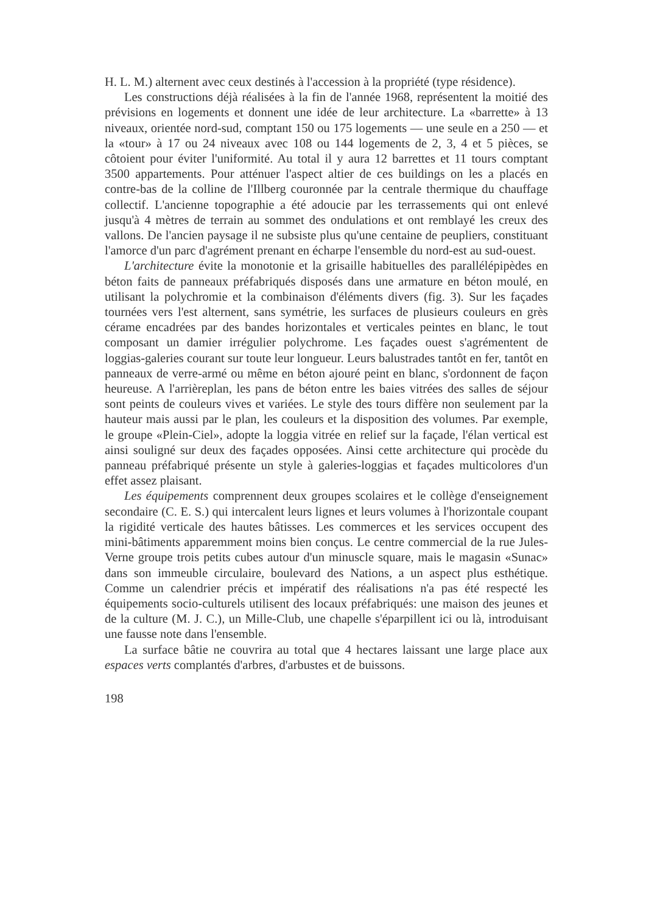H. L. M.) alternent avec ceux destinés à l'accession à la propriété (type résidence).
Les constructions déjà réalisées à la fin de l'année 1968, représentent la moitié des prévisions en logements et donnent une idée de leur architecture. La «barrette» à 13 niveaux, orientée nord-sud, comptant 150 ou 175 logements — une seule en a 250 — et la «tour» à 17 ou 24 niveaux avec 108 ou 144 logements de 2, 3, 4 et 5 pièces, se côtoient pour éviter l'uniformité. Au total il y aura 12 barrettes et 11 tours comptant 3500 appartements. Pour atténuer l'aspect altier de ces buildings on les a placés en contre-bas de la colline de l'Illberg couronnée par la centrale thermique du chauffage collectif. L'ancienne topographie a été adoucie par les terrassements qui ont enlevé jusqu'à 4 mètres de terrain au sommet des ondulations et ont remblayé les creux des vallons. De l'ancien paysage il ne subsiste plus qu'une centaine de peupliers, constituant l'amorce d'un parc d'agrément prenant en écharpe l'ensemble du nord-est au sud-ouest.
L'architecture évite la monotonie et la grisaille habituelles des parallélépipèdes en béton faits de panneaux préfabriqués disposés dans une armature en béton moulé, en utilisant la polychromie et la combinaison d'éléments divers (fig. 3). Sur les façades tournées vers l'est alternent, sans symétrie, les surfaces de plusieurs couleurs en grès cérame encadrées par des bandes horizontales et verticales peintes en blanc, le tout composant un damier irrégulier polychrome. Les façades ouest s'agrémentent de loggias-galeries courant sur toute leur longueur. Leurs balustrades tantôt en fer, tantôt en panneaux de verre-armé ou même en béton ajouré peint en blanc, s'ordonnent de façon heureuse. A l'arrièreplan, les pans de béton entre les baies vitrées des salles de séjour sont peints de couleurs vives et variées. Le style des tours diffère non seulement par la hauteur mais aussi par le plan, les couleurs et la disposition des volumes. Par exemple, le groupe «Plein-Ciel», adopte la loggia vitrée en relief sur la façade, l'élan vertical est ainsi souligné sur deux des façades opposées. Ainsi cette architecture qui procède du panneau préfabriqué présente un style à galeries-loggias et façades multicolores d'un effet assez plaisant.
Les équipements comprennent deux groupes scolaires et le collège d'enseignement secondaire (C. E. S.) qui intercalent leurs lignes et leurs volumes à l'horizontale coupant la rigidité verticale des hautes bâtisses. Les commerces et les services occupent des mini-bâtiments apparemment moins bien conçus. Le centre commercial de la rue Jules-Verne groupe trois petits cubes autour d'un minuscle square, mais le magasin «Sunac» dans son immeuble circulaire, boulevard des Nations, a un aspect plus esthétique. Comme un calendrier précis et impératif des réalisations n'a pas été respecté les équipements socio-culturels utilisent des locaux préfabriqués: une maison des jeunes et de la culture (M. J. C.), un Mille-Club, une chapelle s'éparpillent ici ou là, introduisant une fausse note dans l'ensemble.
La surface bâtie ne couvrira au total que 4 hectares laissant une large place aux espaces verts complantés d'arbres, d'arbustes et de buissons.
198